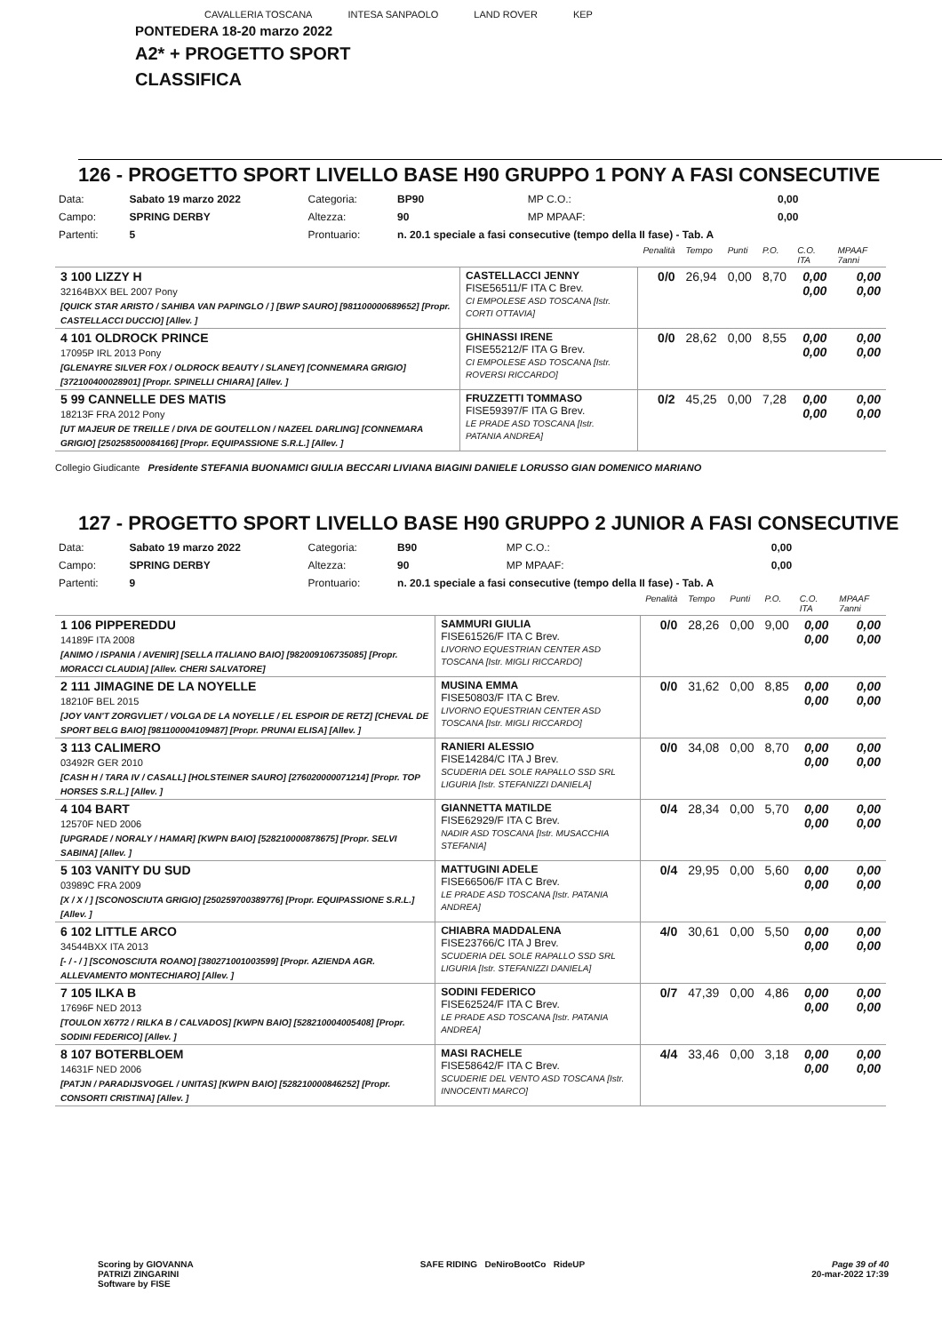CAVALLERIA TOSCANA INTESA SANPAOLO LAND ROVER KEP
PONTEDERA 18-20 marzo 2022
A2* + PROGETTO SPORT
CLASSIFICA
126 - PROGETTO SPORT LIVELLO BASE H90 GRUPPO 1 PONY A FASI CONSECUTIVE
| Data: | Sabato 19 marzo 2022 | Categoria: | BP90 | MP C.O.: | 0,00 |
| Campo: | SPRING DERBY | Altezza: | 90 | MP MPAAF: | 0,00 |
| Partenti: | 5 | Prontuario: | n. 20.1 speciale a fasi consecutive (tempo della II fase) - Tab. A | | |
| | | Penalità | Tempo | Punti | P.O. | C.O. ITA | MPAAF 7anni |
| 3 100 LIZZY H 32164BXX BEL 2007 Pony [QUICK STAR ARISTO / SAHIBA VAN PAPINGLO / ] [BWP SAURO] [981100000689652] [Propr. CASTELLACCI DUCCIO] [Allev. ] | CASTELLACCI JENNY FISE56511/F ITA C Brev. CI EMPOLESE ASD TOSCANA [Istr. CORTI OTTAVIA] | 0/0 | 26,94 | 0,00 | 8,70 | 0,00 0,00 | 0,00 0,00 |
| 4 101 OLDROCK PRINCE 17095P IRL 2013 Pony [GLENAYRE SILVER FOX / OLDROCK BEAUTY / SLANEY] [CONNEMARA GRIGIO] [372100400028901] [Propr. SPINELLI CHIARA] [Allev. ] | GHINASSI IRENE FISE55212/F ITA G Brev. CI EMPOLESE ASD TOSCANA [Istr. ROVERSI RICCARDO] | 0/0 | 28,62 | 0,00 | 8,55 | 0,00 0,00 | 0,00 0,00 |
| 5 99 CANNELLE DES MATIS 18213F FRA 2012 Pony [UT MAJEUR DE TREILLE / DIVA DE GOUTELLON / NAZEEL DARLING] [CONNEMARA GRIGIO] [250258500084166] [Propr. EQUIPASSIONE S.R.L.] [Allev. ] | FRUZZETTI TOMMASO FISE59397/F ITA G Brev. LE PRADE ASD TOSCANA [Istr. PATANIA ANDREA] | 0/2 | 45,25 | 0,00 | 7,28 | 0,00 0,00 | 0,00 0,00 |
Collegio Giudicante Presidente STEFANIA BUONAMICI GIULIA BECCARI LIVIANA BIAGINI DANIELE LORUSSO GIAN DOMENICO MARIANO
127 - PROGETTO SPORT LIVELLO BASE H90 GRUPPO 2 JUNIOR A FASI CONSECUTIVE
| Data: | Sabato 19 marzo 2022 | Categoria: | B90 | MP C.O.: | 0,00 |
| Campo: | SPRING DERBY | Altezza: | 90 | MP MPAAF: | 0,00 |
| Partenti: | 9 | Prontuario: | n. 20.1 speciale a fasi consecutive (tempo della II fase) - Tab. A | | |
| | | Penalità | Tempo | Punti | P.O. | C.O. ITA | MPAAF 7anni |
| 1 106 PIPPEREDDU 14189F ITA 2008 [ANIMO / ISPANIA / AVENIR] [SELLA ITALIANO BAIO] [982009106735085] [Propr. MORACCI CLAUDIA] [Allev. CHERI SALVATORE] | SAMMURI GIULIA FISE61526/F ITA C Brev. LIVORNO EQUESTRIAN CENTER ASD TOSCANA [Istr. MIGLI RICCARDO] | 0/0 | 28,26 | 0,00 | 9,00 | 0,00 0,00 | 0,00 0,00 |
| 2 111 JIMAGINE DE LA NOYELLE 18210F BEL 2015 [JOY VAN'T ZORGVLIET / VOLGA DE LA NOYELLE / EL ESPOIR DE RETZ] [CHEVAL DE SPORT BELG BAIO] [981100004109487] [Propr. PRUNAI ELISA] [Allev. ] | MUSINA EMMA FISE50803/F ITA C Brev. LIVORNO EQUESTRIAN CENTER ASD TOSCANA [Istr. MIGLI RICCARDO] | 0/0 | 31,62 | 0,00 | 8,85 | 0,00 0,00 | 0,00 0,00 |
| 3 113 CALIMERO 03492R GER 2010 [CASH H / TARA IV / CASALL] [HOLSTEINER SAURO] [276020000071214] [Propr. TOP HORSES S.R.L.] [Allev. ] | RANIERI ALESSIO FISE14284/C ITA J Brev. SCUDERIA DEL SOLE RAPALLO SSD SRL LIGURIA [Istr. STEFANIZZI DANIELA] | 0/0 | 34,08 | 0,00 | 8,70 | 0,00 0,00 | 0,00 0,00 |
| 4 104 BART 12570F NED 2006 [UPGRADE / NORALY / HAMAR] [KWPN BAIO] [528210000878675] [Propr. SELVI SABINA] [Allev. ] | GIANNETTA MATILDE FISE62929/F ITA C Brev. NADIR ASD TOSCANA [Istr. MUSACCHIA STEFANIA] | 0/4 | 28,34 | 0,00 | 5,70 | 0,00 0,00 | 0,00 0,00 |
| 5 103 VANITY DU SUD 03989C FRA 2009 [X / X / ] [SCONOSCIUTA GRIGIO] [250259700389776] [Propr. EQUIPASSIONE S.R.L.] [Allev. ] | MATTUGINI ADELE FISE66506/F ITA C Brev. LE PRADE ASD TOSCANA [Istr. PATANIA ANDREA] | 0/4 | 29,95 | 0,00 | 5,60 | 0,00 0,00 | 0,00 0,00 |
| 6 102 LITTLE ARCO 34544BXX ITA 2013 [- / - / ] [SCONOSCIUTA ROANO] [380271001003599] [Propr. AZIENDA AGR. ALLEVAMENTO MONTECHIARO] [Allev. ] | CHIABRA MADDALENA FISE23766/C ITA J Brev. SCUDERIA DEL SOLE RAPALLO SSD SRL LIGURIA [Istr. STEFANIZZI DANIELA] | 4/0 | 30,61 | 0,00 | 5,50 | 0,00 0,00 | 0,00 0,00 |
| 7 105 ILKA B 17696F NED 2013 [TOULON X6772 / RILKA B / CALVADOS] [KWPN BAIO] [528210004005408] [Propr. SODINI FEDERICO] [Allev. ] | SODINI FEDERICO FISE62524/F ITA C Brev. LE PRADE ASD TOSCANA [Istr. PATANIA ANDREA] | 0/7 | 47,39 | 0,00 | 4,86 | 0,00 0,00 | 0,00 0,00 |
| 8 107 BOTERBLOEM 14631F NED 2006 [PATJN / PARADIJSVOGEL / UNITAS] [KWPN BAIO] [528210000846252] [Propr. CONSORTI CRISTINA] [Allev. ] | MASI RACHELE FISE58642/F ITA C Brev. SCUDERIE DEL VENTO ASD TOSCANA [Istr. INNOCENTI MARCO] | 4/4 | 33,46 | 0,00 | 3,18 | 0,00 0,00 | 0,00 0,00 |
Scoring by GIOVANNA
PATRIZI ZINGARINI
Software by FISE
SAFE RIDING DeNiroBootCo RideUP
Page 39 of 40
20-mar-2022 17:39